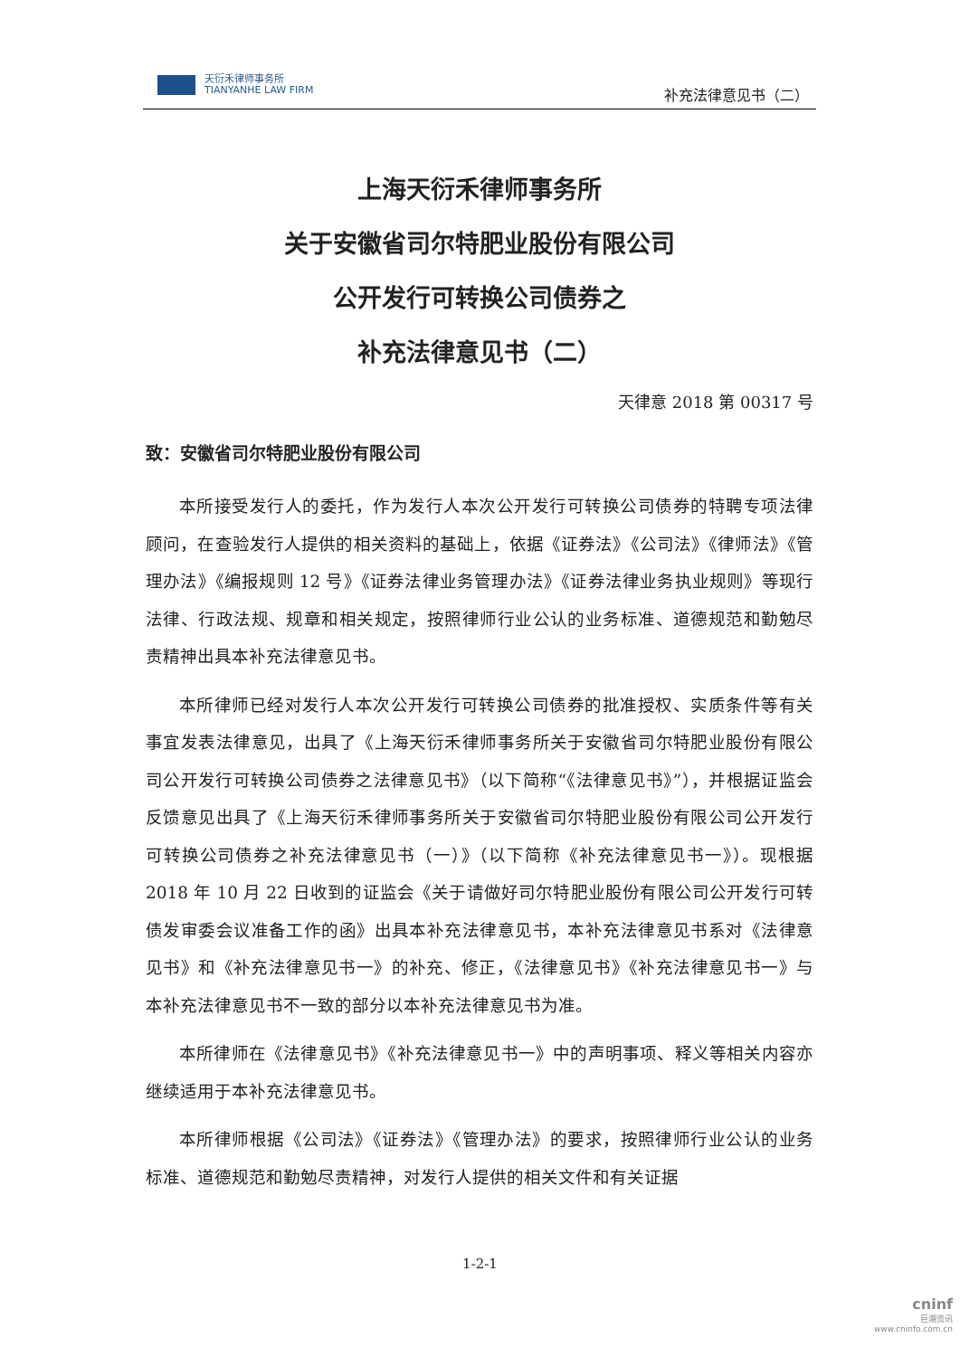天衍禾律师事务所
TIANYANHE LAW FIRM
补充法律意见书（二）
上海天衍禾律师事务所
关于安徽省司尔特肥业股份有限公司
公开发行可转换公司债券之
补充法律意见书（二）
天律意 2018 第 00317 号
致：安徽省司尔特肥业股份有限公司
本所接受发行人的委托，作为发行人本次公开发行可转换公司债券的特聘专项法律顾问，在查验发行人提供的相关资料的基础上，依据《证券法》《公司法》《律师法》《管理办法》《编报规则 12 号》《证券法律业务管理办法》《证券法律业务执业规则》等现行法律、行政法规、规章和相关规定，按照律师行业公认的业务标准、道德规范和勤勉尽责精神出具本补充法律意见书。
本所律师已经对发行人本次公开发行可转换公司债券的批准授权、实质条件等有关事宜发表法律意见，出具了《上海天衍禾律师事务所关于安徽省司尔特肥业股份有限公司公开发行可转换公司债券之法律意见书》（以下简称“《法律意见书》”），并根据证监会反馈意见出具了《上海天衍禾律师事务所关于安徽省司尔特肥业股份有限公司公开发行可转换公司债券之补充法律意见书（一）》（以下简称《补充法律意见书一》）。现根据 2018 年 10 月 22 日收到的证监会《关于请做好司尔特肥业股份有限公司公开发行可转债发审委会议准备工作的函》出具本补充法律意见书，本补充法律意见书系对《法律意见书》和《补充法律意见书一》的补充、修正，《法律意见书》《补充法律意见书一》与本补充法律意见书不一致的部分以本补充法律意见书为准。
本所律师在《法律意见书》《补充法律意见书一》中的声明事项、释义等相关内容亦继续适用于本补充法律意见书。
本所律师根据《公司法》《证券法》《管理办法》的要求，按照律师行业公认的业务标准、道德规范和勤勉尽责精神，对发行人提供的相关文件和有关证据
1-2-1
cninf
巨潮资讯
www.cninfo.com.cn